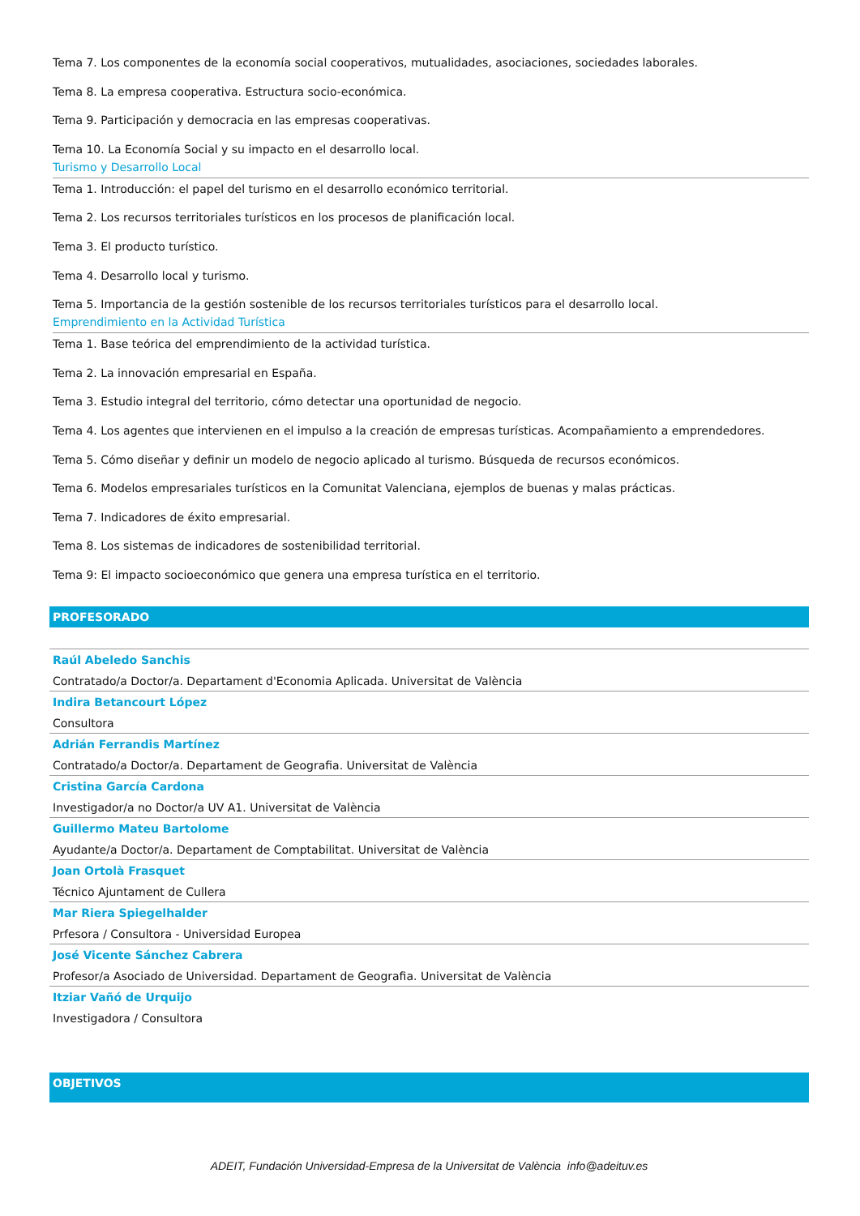Tema 7. Los componentes de la economía social cooperativos, mutualidades, asociaciones, sociedades laborales.
Tema 8. La empresa cooperativa. Estructura socio-económica.
Tema 9. Participación y democracia en las empresas cooperativas.
Tema 10. La Economía Social y su impacto en el desarrollo local.
Turismo y Desarrollo Local
Tema 1. Introducción: el papel del turismo en el desarrollo económico territorial.
Tema 2. Los recursos territoriales turísticos en los procesos de planificación local.
Tema 3. El producto turístico.
Tema 4. Desarrollo local y turismo.
Tema 5. Importancia de la gestión sostenible de los recursos territoriales turísticos para el desarrollo local.
Emprendimiento en la Actividad Turística
Tema 1. Base teórica del emprendimiento de la actividad turística.
Tema 2. La innovación empresarial en España.
Tema 3. Estudio integral del territorio, cómo detectar una oportunidad de negocio.
Tema 4. Los agentes que intervienen en el impulso a la creación de empresas turísticas. Acompañamiento a emprendedores.
Tema 5. Cómo diseñar y definir un modelo de negocio aplicado al turismo. Búsqueda de recursos económicos.
Tema 6. Modelos empresariales turísticos en la Comunitat Valenciana, ejemplos de buenas y malas prácticas.
Tema 7. Indicadores de éxito empresarial.
Tema 8. Los sistemas de indicadores de sostenibilidad territorial.
Tema 9: El impacto socioeconómico que genera una empresa turística en el territorio.
PROFESORADO
Raúl Abeledo Sanchis
Contratado/a Doctor/a. Departament d'Economia Aplicada. Universitat de València
Indira Betancourt López
Consultora
Adrián Ferrandis Martínez
Contratado/a Doctor/a. Departament de Geografia. Universitat de València
Cristina García Cardona
Investigador/a no Doctor/a UV A1. Universitat de València
Guillermo Mateu Bartolome
Ayudante/a Doctor/a. Departament de Comptabilitat. Universitat de València
Joan Ortolà Frasquet
Técnico Ajuntament de Cullera
Mar Riera Spiegelhalder
Prfesora / Consultora - Universidad Europea
José Vicente Sánchez Cabrera
Profesor/a Asociado de Universidad. Departament de Geografia. Universitat de València
Itziar Vañó de Urquijo
Investigadora / Consultora
OBJETIVOS
ADEIT, Fundación Universidad-Empresa de la Universitat de València info@adeituv.es